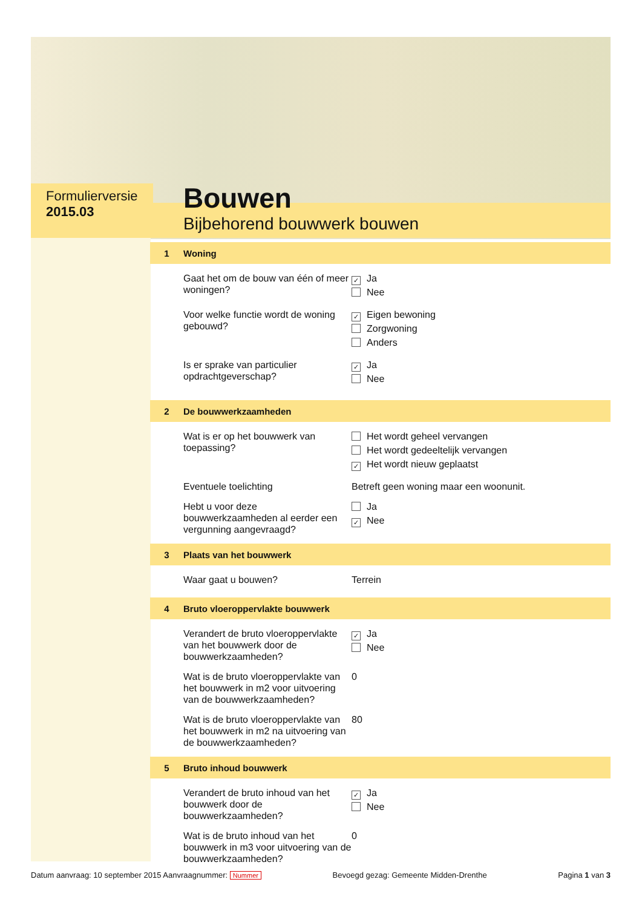Formulierversie
2015.03
Bouwen
Bijbehorend bouwwerk bouwen
1 Woning
Gaat het om de bouw van één of meer woningen?
✓ Ja
Nee
Voor welke functie wordt de woning gebouwd?
✓ Eigen bewoning
Zorgwoning
Anders
Is er sprake van particulier opdrachtgeverschap?
✓ Ja
Nee
2 De bouwwerkzaamheden
Wat is er op het bouwwerk van toepassing?
Het wordt geheel vervangen
Het wordt gedeeltelijk vervangen
✓ Het wordt nieuw geplaatst
Eventuele toelichting Betreft geen woning maar een woonunit.
Hebt u voor deze bouwwerkzaamheden al eerder een vergunning aangevraagd?
Ja
✓ Nee
3 Plaats van het bouwwerk
Waar gaat u bouwen? Terrein
4 Bruto vloeroppervlakte bouwwerk
Verandert de bruto vloeroppervlakte van het bouwwerk door de bouwwerkzaamheden?
✓ Ja
Nee
Wat is de bruto vloeroppervlakte van het bouwwerk in m2 voor uitvoering van de bouwwerkzaamheden?
0
Wat is de bruto vloeroppervlakte van het bouwwerk in m2 na uitvoering van de bouwwerkzaamheden?
80
5 Bruto inhoud bouwwerk
Verandert de bruto inhoud van het bouwwerk door de bouwwerkzaamheden?
✓ Ja
Nee
Wat is de bruto inhoud van het bouwwerk in m3 voor uitvoering van de bouwwerkzaamheden?
0
Datum aanvraag: 10 september 2015 Aanvraagnummer: Nummer
Bevoegd gezag: Gemeente Midden-Drenthe
Pagina 1 van 3